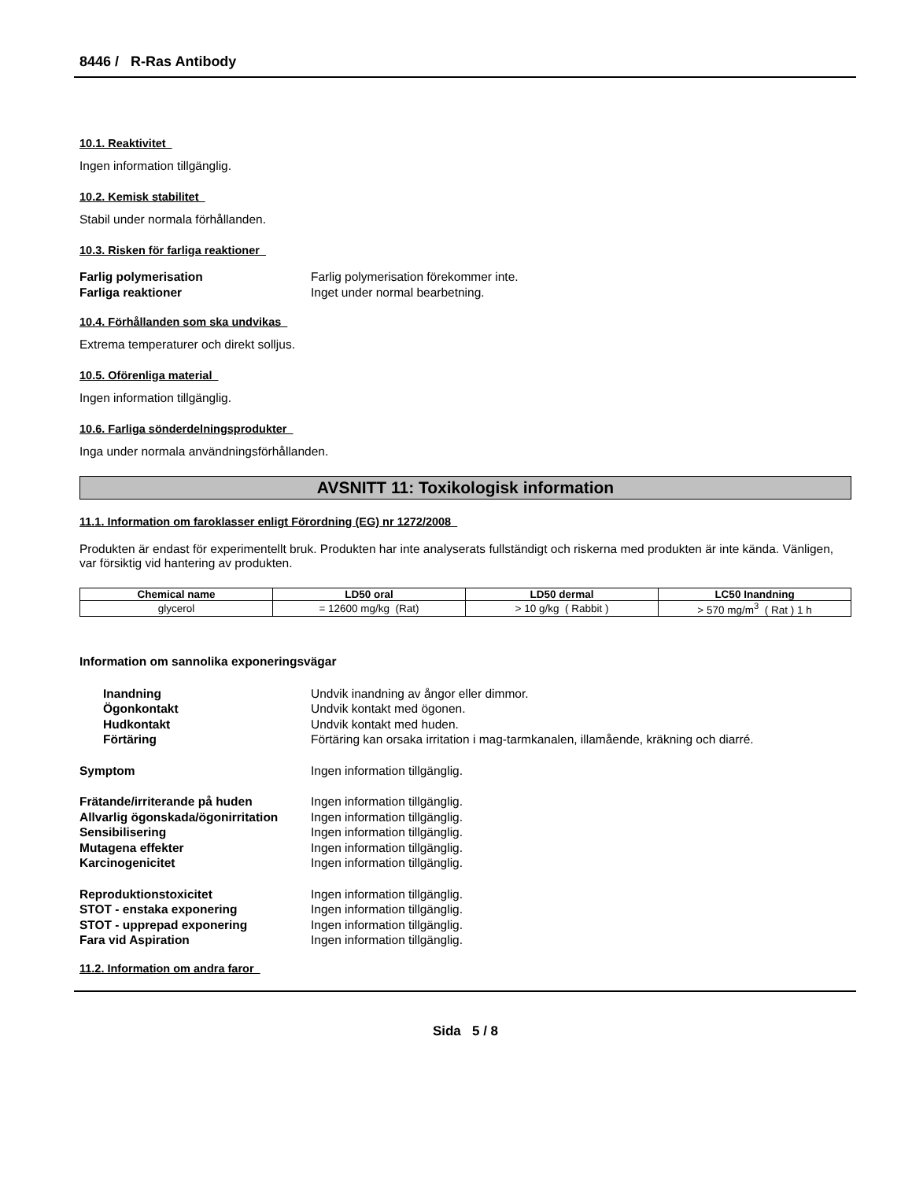8446 / R-Ras Antibody
10.1. Reaktivitet
Ingen information tillgänglig.
10.2. Kemisk stabilitet
Stabil under normala förhållanden.
10.3. Risken för farliga reaktioner
Farlig polymerisation Farlig polymerisation förekommer inte. Farliga reaktioner Inget under normal bearbetning.
10.4. Förhållanden som ska undvikas
Extrema temperaturer och direkt solljus.
10.5. Oförenliga material
Ingen information tillgänglig.
10.6. Farliga sönderdelningsprodukter
Inga under normala användningsförhållanden.
AVSNITT 11: Toxikologisk information
11.1. Information om faroklasser enligt Förordning (EG) nr 1272/2008
Produkten är endast för experimentellt bruk. Produkten har inte analyserats fullständigt och riskerna med produkten är inte kända. Vänligen, var försiktig vid hantering av produkten.
| Chemical name | LD50 oral | LD50 dermal | LC50 Inandning |
| --- | --- | --- | --- |
| glycerol | = 12600 mg/kg (Rat) | > 10 g/kg ( Rabbit ) | > 570 mg/m<sup>3</sup> ( Rat ) 1 h |
Information om sannolika exponeringsvägar
Inandning Undvik inandning av ångor eller dimmor. Ögonkontakt Undvik kontakt med ögonen. Hudkontakt Undvik kontakt med huden. Förtäring Förtäring kan orsaka irritation i mag-tarmkanalen, illamående, kräkning och diarré.
Symptom Ingen information tillgänglig.
Frätande/irriterande på huden Ingen information tillgänglig. Allvarlig ögonskada/ögonirritation Ingen information tillgänglig. Sensibilisering Ingen information tillgänglig. Mutagena effekter Ingen information tillgänglig. Karcinogenicitet Ingen information tillgänglig.
Reproduktionstoxicitet Ingen information tillgänglig. STOT - enstaka exponering Ingen information tillgänglig. STOT - upprepad exponering Ingen information tillgänglig. Fara vid Aspiration Ingen information tillgänglig.
11.2. Information om andra faror
Sida 5 / 8